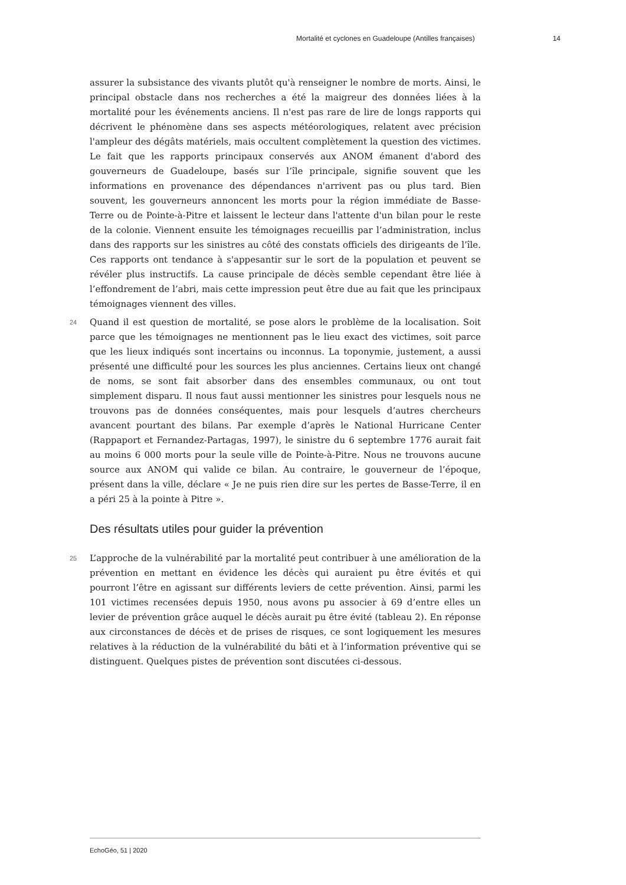Mortalité et cyclones en Guadeloupe (Antilles françaises) 14
assurer la subsistance des vivants plutôt qu'à renseigner le nombre de morts. Ainsi, le principal obstacle dans nos recherches a été la maigreur des données liées à la mortalité pour les événements anciens. Il n'est pas rare de lire de longs rapports qui décrivent le phénomène dans ses aspects météorologiques, relatent avec précision l'ampleur des dégâts matériels, mais occultent complètement la question des victimes. Le fait que les rapports principaux conservés aux ANOM émanent d'abord des gouverneurs de Guadeloupe, basés sur l’île principale, signifie souvent que les informations en provenance des dépendances n'arrivent pas ou plus tard. Bien souvent, les gouverneurs annoncent les morts pour la région immédiate de Basse-Terre ou de Pointe-à-Pitre et laissent le lecteur dans l'attente d'un bilan pour le reste de la colonie. Viennent ensuite les témoignages recueillis par l’administration, inclus dans des rapports sur les sinistres au côté des constats officiels des dirigeants de l’île. Ces rapports ont tendance à s'appesantir sur le sort de la population et peuvent se révéler plus instructifs. La cause principale de décès semble cependant être liée à l’effondrement de l’abri, mais cette impression peut être due au fait que les principaux témoignages viennent des villes.
24 Quand il est question de mortalité, se pose alors le problème de la localisation. Soit parce que les témoignages ne mentionnent pas le lieu exact des victimes, soit parce que les lieux indiqués sont incertains ou inconnus. La toponymie, justement, a aussi présenté une difficulté pour les sources les plus anciennes. Certains lieux ont changé de noms, se sont fait absorber dans des ensembles communaux, ou ont tout simplement disparu. Il nous faut aussi mentionner les sinistres pour lesquels nous ne trouvons pas de données conséquentes, mais pour lesquels d’autres chercheurs avancent pourtant des bilans. Par exemple d’après le National Hurricane Center (Rappaport et Fernandez-Partagas, 1997), le sinistre du 6 septembre 1776 aurait fait au moins 6 000 morts pour la seule ville de Pointe-à-Pitre. Nous ne trouvons aucune source aux ANOM qui valide ce bilan. Au contraire, le gouverneur de l’époque, présent dans la ville, déclare « Je ne puis rien dire sur les pertes de Basse-Terre, il en a péri 25 à la pointe à Pitre ».
Des résultats utiles pour guider la prévention
25 L’approche de la vulnérabilité par la mortalité peut contribuer à une amélioration de la prévention en mettant en évidence les décès qui auraient pu être évités et qui pourront l’être en agissant sur différents leviers de cette prévention. Ainsi, parmi les 101 victimes recensées depuis 1950, nous avons pu associer à 69 d’entre elles un levier de prévention grâce auquel le décès aurait pu être évité (tableau 2). En réponse aux circonstances de décès et de prises de risques, ce sont logiquement les mesures relatives à la réduction de la vulnérabilité du bâti et à l’information préventive qui se distinguent. Quelques pistes de prévention sont discutées ci-dessous.
EchoGéo, 51 | 2020